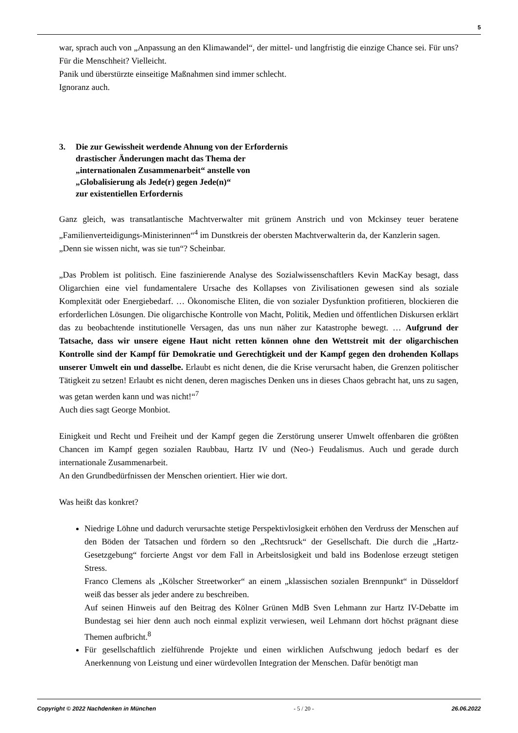5
war, sprach auch von „Anpassung an den Klimawandel“, der mittel- und langfristig die einzige Chance sei. Für uns? Für die Menschheit? Vielleicht.
Panik und überstürzte einseitige Maßnahmen sind immer schlecht.
Ignoranz auch.
3. Die zur Gewissheit werdende Ahnung von der Erfordernis
drastischer Änderungen macht das Thema der
„internationalen Zusammenarbeit“ anstelle von
„Globalisierung als Jede(r) gegen Jede(n)“
zur existentiellen Erfordernis
Ganz gleich, was transatlantische Machtverwalter mit grünem Anstrich und von Mckinsey teuer beratene „Familienverteidigungs-Ministerinnen“<sup>4</sup> im Dunstkreis der obersten Machtverwalterin da, der Kanzlerin sagen.
„Denn sie wissen nicht, was sie tun“? Scheinbar.
„Das Problem ist politisch. Eine faszinierende Analyse des Sozialwissenschaftlers Kevin MacKay besagt, dass Oligarchien eine viel fundamentalere Ursache des Kollapses von Zivilisationen gewesen sind als soziale Komplexität oder Energiebedarf. … Ökonomische Eliten, die von sozialer Dysfunktion profitieren, blockieren die erforderlichen Lösungen. Die oligarchische Kontrolle von Macht, Politik, Medien und öffentlichen Diskursen erklärt das zu beobachtende institutionelle Versagen, das uns nun näher zur Katastrophe bewegt. … Aufgrund der Tatsache, dass wir unsere eigene Haut nicht retten können ohne den Wettstreit mit der oligarchischen Kontrolle sind der Kampf für Demokratie und Gerechtigkeit und der Kampf gegen den drohenden Kollaps unserer Umwelt ein und dasselbe. Erlaubt es nicht denen, die die Krise verursacht haben, die Grenzen politischer Tätigkeit zu setzen! Erlaubt es nicht denen, deren magisches Denken uns in dieses Chaos gebracht hat, uns zu sagen, was getan werden kann und was nicht!“<sup>7</sup>
Auch dies sagt George Monbiot.
Einigkeit und Recht und Freiheit und der Kampf gegen die Zerstörung unserer Umwelt offenbaren die größten Chancen im Kampf gegen sozialen Raubbau, Hartz IV und (Neo-) Feudalismus. Auch und gerade durch internationale Zusammenarbeit.
An den Grundbedürfnissen der Menschen orientiert. Hier wie dort.
Was heißt das konkret?
Niedrige Löhne und dadurch verursachte stetige Perspektivlosigkeit erhöhen den Verdruss der Menschen auf den Böden der Tatsachen und fördern so den „Rechtsruck“ der Gesellschaft. Die durch die „Hartz-Gesetzgebung“ forcierte Angst vor dem Fall in Arbeitslosigkeit und bald ins Bodenlose erzeugt stetigen Stress.
Franco Clemens als „Kölscher Streetworker“ an einem „klassischen sozialen Brennpunkt“ in Düsseldorf weiß das besser als jeder andere zu beschreiben.
Auf seinen Hinweis auf den Beitrag des Kölner Grünen MdB Sven Lehmann zur Hartz IV-Debatte im Bundestag sei hier denn auch noch einmal explizit verwiesen, weil Lehmann dort höchst prägnant diese Themen aufbricht.<sup>8</sup>
Für gesellschaftlich zielführende Projekte und einen wirklichen Aufschwung jedoch bedarf es der Anerkennung von Leistung und einer würdevollen Integration der Menschen. Dafür benötigt man
Copyright © 2022 Nachdenken in München - 5 / 20 - 26.06.2022